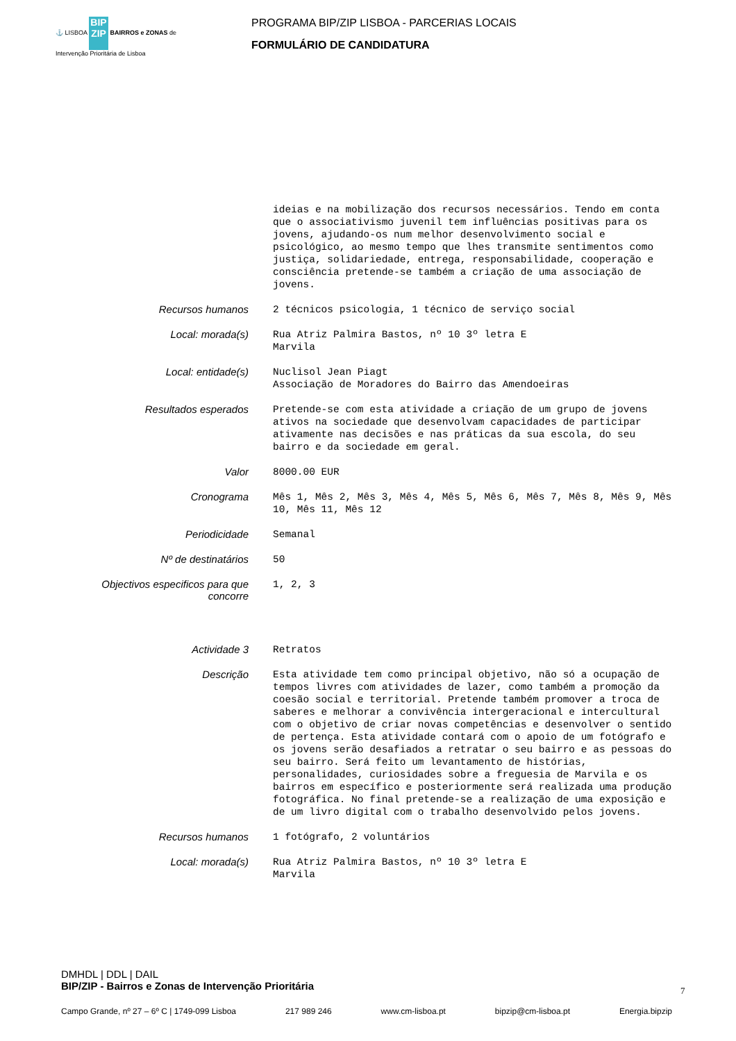⚓ LISBOA BIP ZIP BAIRROS e ZONAS de Intervenção Prioritária de Lisboa
PROGRAMA BIP/ZIP LISBOA - PARCERIAS LOCAIS
FORMULÁRIO DE CANDIDATURA
ideias e na mobilização dos recursos necessários. Tendo em conta que o associativismo juvenil tem influências positivas para os jovens, ajudando-os num melhor desenvolvimento social e psicológico, ao mesmo tempo que lhes transmite sentimentos como justiça, solidariedade, entrega, responsabilidade, cooperação e consciência pretende-se também a criação de uma associação de jovens.
Recursos humanos
2 técnicos psicologia, 1 técnico de serviço social
Local: morada(s)
Rua Atriz Palmira Bastos, nº 10 3º letra E Marvila
Local: entidade(s)
Nuclisol Jean Piagt Associação de Moradores do Bairro das Amendoeiras
Resultados esperados
Pretende-se com esta atividade a criação de um grupo de jovens ativos na sociedade que desenvolvam capacidades de participar ativamente nas decisões e nas práticas da sua escola, do seu bairro e da sociedade em geral.
Valor
8000.00 EUR
Cronograma
Mês 1, Mês 2, Mês 3, Mês 4, Mês 5, Mês 6, Mês 7, Mês 8, Mês 9, Mês 10, Mês 11, Mês 12
Periodicidade
Semanal
Nº de destinatários
50
Objectivos especificos para que concorre
1, 2, 3
Actividade 3
Retratos
Descrição
Esta atividade tem como principal objetivo, não só a ocupação de tempos livres com atividades de lazer, como também a promoção da coesão social e territorial. Pretende também promover a troca de saberes e melhorar a convivência intergeracional e intercultural com o objetivo de criar novas competências e desenvolver o sentido de pertença. Esta atividade contará com o apoio de um fotógrafo e os jovens serão desafiados a retratar o seu bairro e as pessoas do seu bairro. Será feito um levantamento de histórias, personalidades, curiosidades sobre a freguesia de Marvila e os bairros em específico e posteriormente será realizada uma produção fotográfica. No final pretende-se a realização de uma exposição e de um livro digital com o trabalho desenvolvido pelos jovens.
Recursos humanos
1 fotógrafo, 2 voluntários
Local: morada(s)
Rua Atriz Palmira Bastos, nº 10 3º letra E Marvila
DMHDL | DDL | DAIL
BIP/ZIP - Bairros e Zonas de Intervenção Prioritária
7
Campo Grande, nº 27 – 6º C | 1749-099 Lisboa 217 989 246 www.cm-lisboa.pt bipzip@cm-lisboa.pt Energia.bipzip